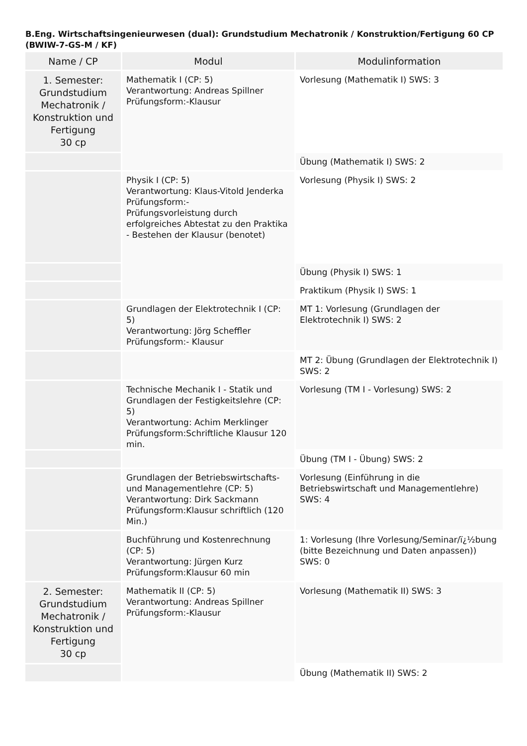B.Eng. Wirtschaftsingenieurwesen (dual): Grundstudium Mechatronik / Konstruktion/Fertigung 60 CP (BWIW-7-GS-M / KF)
| Name / CP | Modul | Modulinformation |
| --- | --- | --- |
| 1. Semester: Grundstudium Mechatronik / Konstruktion und Fertigung 30 cp | Mathematik I (CP: 5) Verantwortung: Andreas Spillner Prüfungsform:-Klausur | Vorlesung (Mathematik I) SWS: 3 |
| | | Übung (Mathematik I) SWS: 2 |
| | Physik I (CP: 5) Verantwortung: Klaus-Vitold Jenderka Prüfungsform:- Prüfungsvorleistung durch erfolgreiches Abtestat zu den Praktika - Bestehen der Klausur (benotet) | Vorlesung (Physik I) SWS: 2 |
| | | Übung (Physik I) SWS: 1 |
| | | Praktikum (Physik I) SWS: 1 |
| | Grundlagen der Elektrotechnik I (CP: 5) Verantwortung: Jörg Scheffler Prüfungsform:- Klausur | MT 1: Vorlesung (Grundlagen der Elektrotechnik I) SWS: 2 |
| | | MT 2: Übung (Grundlagen der Elektrotechnik I) SWS: 2 |
| | Technische Mechanik I - Statik und Grundlagen der Festigkeitslehre (CP: 5) Verantwortung: Achim Merklinger Prüfungsform:Schriftliche Klausur 120 min. | Vorlesung (TM I - Vorlesung) SWS: 2 |
| | | Übung (TM I - Übung) SWS: 2 |
| | Grundlagen der Betriebswirtschafts- und Managementlehre (CP: 5) Verantwortung: Dirk Sackmann Prüfungsform:Klausur schriftlich (120 Min.) | Vorlesung (Einführung in die Betriebswirtschaft und Managementlehre) SWS: 4 |
| | Buchführung und Kostenrechnung (CP: 5) Verantwortung: Jürgen Kurz Prüfungsform:Klausur 60 min | 1: Vorlesung (Ihre Vorlesung/Seminar/ï¿½bung (bitte Bezeichnung und Daten anpassen)) SWS: 0 |
| 2. Semester: Grundstudium Mechatronik / Konstruktion und Fertigung 30 cp | Mathematik II (CP: 5) Verantwortung: Andreas Spillner Prüfungsform:-Klausur | Vorlesung (Mathematik II) SWS: 3 |
| | | Übung (Mathematik II) SWS: 2 |